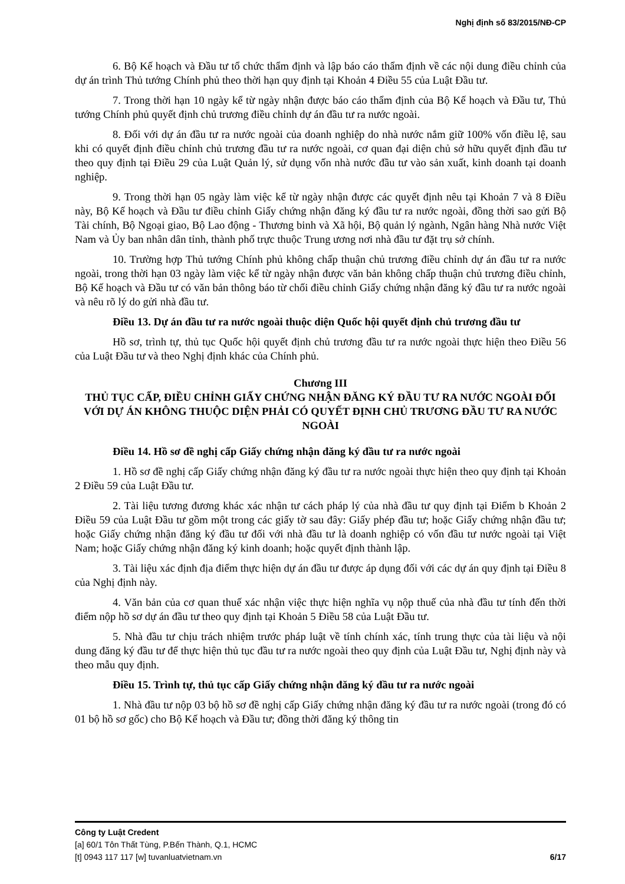Nghị định số 83/2015/NĐ-CP
6. Bộ Kế hoạch và Đầu tư tổ chức thẩm định và lập báo cáo thẩm định về các nội dung điều chỉnh của dự án trình Thủ tướng Chính phủ theo thời hạn quy định tại Khoản 4 Điều 55 của Luật Đầu tư.
7. Trong thời hạn 10 ngày kể từ ngày nhận được báo cáo thẩm định của Bộ Kế hoạch và Đầu tư, Thủ tướng Chính phủ quyết định chủ trương điều chỉnh dự án đầu tư ra nước ngoài.
8. Đối với dự án đầu tư ra nước ngoài của doanh nghiệp do nhà nước nắm giữ 100% vốn điều lệ, sau khi có quyết định điều chỉnh chủ trương đầu tư ra nước ngoài, cơ quan đại diện chủ sở hữu quyết định đầu tư theo quy định tại Điều 29 của Luật Quản lý, sử dụng vốn nhà nước đầu tư vào sản xuất, kinh doanh tại doanh nghiệp.
9. Trong thời hạn 05 ngày làm việc kể từ ngày nhận được các quyết định nêu tại Khoản 7 và 8 Điều này, Bộ Kế hoạch và Đầu tư điều chỉnh Giấy chứng nhận đăng ký đầu tư ra nước ngoài, đồng thời sao gửi Bộ Tài chính, Bộ Ngoại giao, Bộ Lao động - Thương binh và Xã hội, Bộ quản lý ngành, Ngân hàng Nhà nước Việt Nam và Ủy ban nhân dân tỉnh, thành phố trực thuộc Trung ương nơi nhà đầu tư đặt trụ sở chính.
10. Trường hợp Thủ tướng Chính phủ không chấp thuận chủ trương điều chỉnh dự án đầu tư ra nước ngoài, trong thời hạn 03 ngày làm việc kể từ ngày nhận được văn bản không chấp thuận chủ trương điều chỉnh, Bộ Kế hoạch và Đầu tư có văn bản thông báo từ chối điều chỉnh Giấy chứng nhận đăng ký đầu tư ra nước ngoài và nêu rõ lý do gửi nhà đầu tư.
Điều 13. Dự án đầu tư ra nước ngoài thuộc diện Quốc hội quyết định chủ trương đầu tư
Hồ sơ, trình tự, thủ tục Quốc hội quyết định chủ trương đầu tư ra nước ngoài thực hiện theo Điều 56 của Luật Đầu tư và theo Nghị định khác của Chính phủ.
Chương III
THỦ TỤC CẤP, ĐIỀU CHỈNH GIẤY CHỨNG NHẬN ĐĂNG KÝ ĐẦU TƯ RA NƯỚC NGOÀI ĐỐI VỚI DỰ ÁN KHÔNG THUỘC DIỆN PHẢI CÓ QUYẾT ĐỊNH CHỦ TRƯƠNG ĐẦU TƯ RA NƯỚC NGOÀI
Điều 14. Hồ sơ đề nghị cấp Giấy chứng nhận đăng ký đầu tư ra nước ngoài
1. Hồ sơ đề nghị cấp Giấy chứng nhận đăng ký đầu tư ra nước ngoài thực hiện theo quy định tại Khoản 2 Điều 59 của Luật Đầu tư.
2. Tài liệu tương đương khác xác nhận tư cách pháp lý của nhà đầu tư quy định tại Điểm b Khoản 2 Điều 59 của Luật Đầu tư gồm một trong các giấy tờ sau đây: Giấy phép đầu tư; hoặc Giấy chứng nhận đầu tư; hoặc Giấy chứng nhận đăng ký đầu tư đối với nhà đầu tư là doanh nghiệp có vốn đầu tư nước ngoài tại Việt Nam; hoặc Giấy chứng nhận đăng ký kinh doanh; hoặc quyết định thành lập.
3. Tài liệu xác định địa điểm thực hiện dự án đầu tư được áp dụng đối với các dự án quy định tại Điều 8 của Nghị định này.
4. Văn bản của cơ quan thuế xác nhận việc thực hiện nghĩa vụ nộp thuế của nhà đầu tư tính đến thời điểm nộp hồ sơ dự án đầu tư theo quy định tại Khoản 5 Điều 58 của Luật Đầu tư.
5. Nhà đầu tư chịu trách nhiệm trước pháp luật về tính chính xác, tính trung thực của tài liệu và nội dung đăng ký đầu tư để thực hiện thủ tục đầu tư ra nước ngoài theo quy định của Luật Đầu tư, Nghị định này và theo mẫu quy định.
Điều 15. Trình tự, thủ tục cấp Giấy chứng nhận đăng ký đầu tư ra nước ngoài
1. Nhà đầu tư nộp 03 bộ hồ sơ đề nghị cấp Giấy chứng nhận đăng ký đầu tư ra nước ngoài (trong đó có 01 bộ hồ sơ gốc) cho Bộ Kế hoạch và Đầu tư; đồng thời đăng ký thông tin
Công ty Luật Credent
[a] 60/1 Tôn Thất Tùng, P.Bến Thành, Q.1, HCMC
[t] 0943 117 117 [w] tuvanluatvietnam.vn 6/17